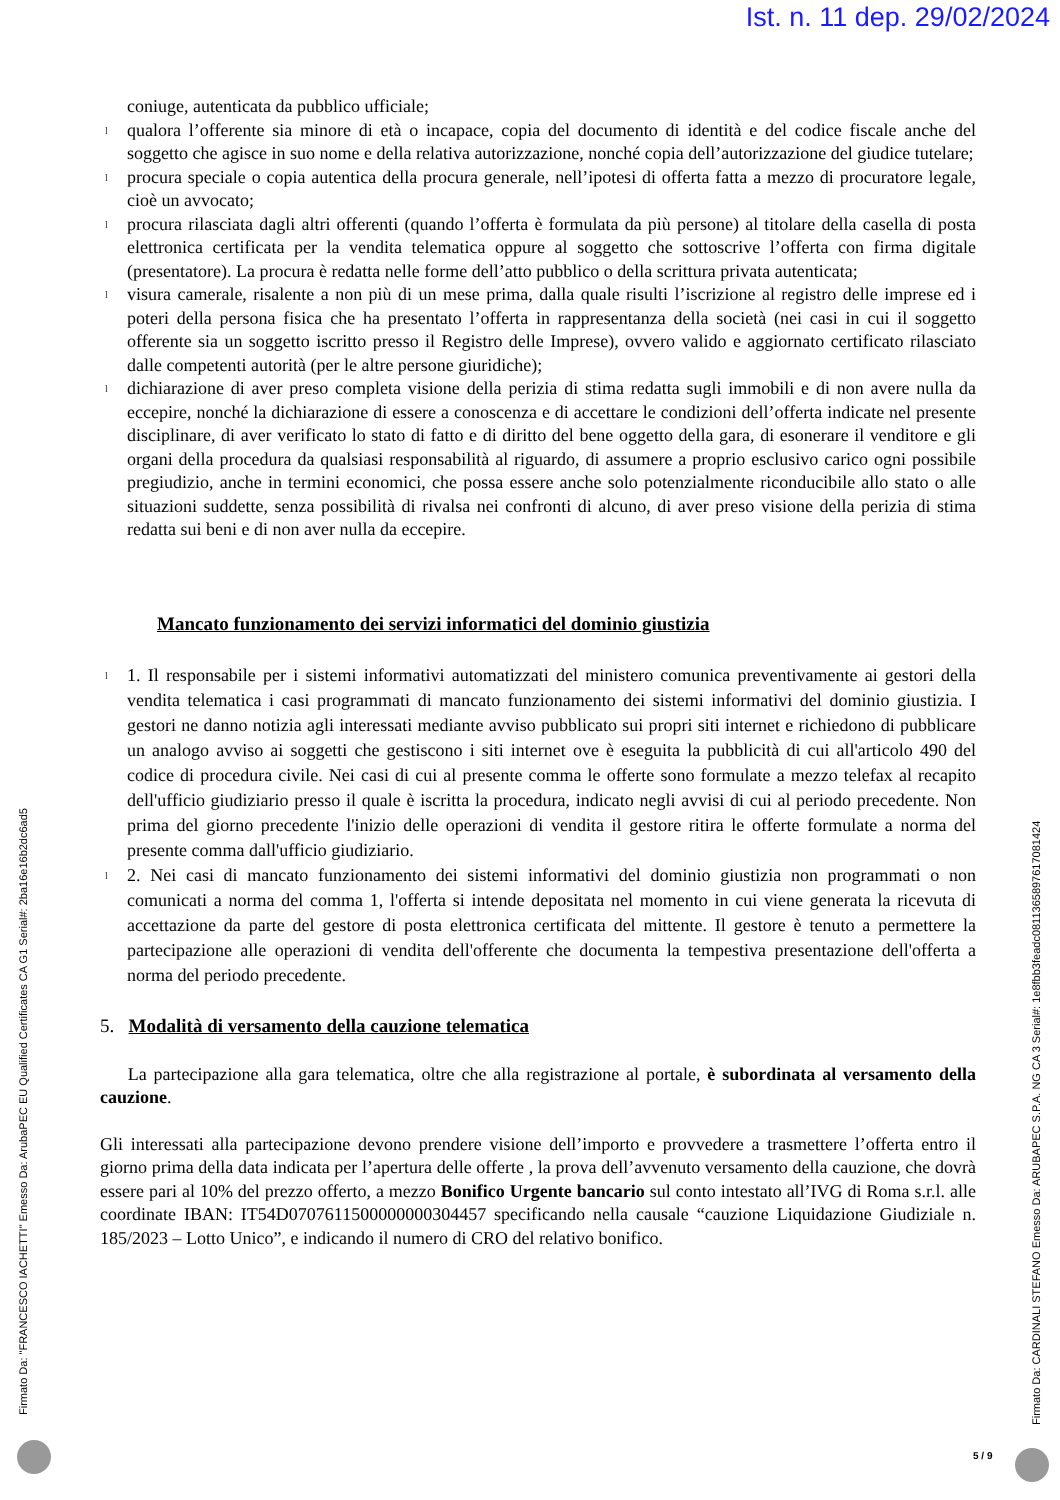Ist. n. 11 dep. 29/02/2024
coniuge, autenticata da pubblico ufficiale;
l qualora l’offerente sia minore di età o incapace, copia del documento di identità e del codice fiscale anche del soggetto che agisce in suo nome e della relativa autorizzazione, nonché copia dell’autorizzazione del giudice tutelare;
l procura speciale o copia autentica della procura generale, nell’ipotesi di offerta fatta a mezzo di procuratore legale, cioè un avvocato;
l procura rilasciata dagli altri offerenti (quando l’offerta è formulata da più persone) al titolare della casella di posta elettronica certificata per la vendita telematica oppure al soggetto che sottoscrive l’offerta con firma digitale (presentatore). La procura è redatta nelle forme dell’atto pubblico o della scrittura privata autenticata;
l visura camerale, risalente a non più di un mese prima, dalla quale risulti l’iscrizione al registro delle imprese ed i poteri della persona fisica che ha presentato l’offerta in rappresentanza della società (nei casi in cui il soggetto offerente sia un soggetto iscritto presso il Registro delle Imprese), ovvero valido e aggiornato certificato rilasciato dalle competenti autorità (per le altre persone giuridiche);
l dichiarazione di aver preso completa visione della perizia di stima redatta sugli immobili e di non avere nulla da eccepire, nonché la dichiarazione di essere a conoscenza e di accettare le condizioni dell’offerta indicate nel presente disciplinare, di aver verificato lo stato di fatto e di diritto del bene oggetto della gara, di esonerare il venditore e gli organi della procedura da qualsiasi responsabilità al riguardo, di assumere a proprio esclusivo carico ogni possibile pregiudizio, anche in termini economici, che possa essere anche solo potenzialmente riconducibile allo stato o alle situazioni suddette, senza possibilità di rivalsa nei confronti di alcuno, di aver preso visione della perizia di stima redatta sui beni e di non aver nulla da eccepire.
Mancato funzionamento dei servizi informatici del dominio giustizia
l 1. Il responsabile per i sistemi informativi automatizzati del ministero comunica preventivamente ai gestori della vendita telematica i casi programmati di mancato funzionamento dei sistemi informativi del dominio giustizia. I gestori ne danno notizia agli interessati mediante avviso pubblicato sui propri siti internet e richiedono di pubblicare un analogo avviso ai soggetti che gestiscono i siti internet ove è eseguita la pubblicità di cui all'articolo 490 del codice di procedura civile. Nei casi di cui al presente comma le offerte sono formulate a mezzo telefax al recapito dell'ufficio giudiziario presso il quale è iscritta la procedura, indicato negli avvisi di cui al periodo precedente. Non prima del giorno precedente l'inizio delle operazioni di vendita il gestore ritira le offerte formulate a norma del presente comma dall'ufficio giudiziario.
l 2. Nei casi di mancato funzionamento dei sistemi informativi del dominio giustizia non programmati o non comunicati a norma del comma 1, l'offerta si intende depositata nel momento in cui viene generata la ricevuta di accettazione da parte del gestore di posta elettronica certificata del mittente. Il gestore è tenuto a permettere la partecipazione alle operazioni di vendita dell'offerente che documenta la tempestiva presentazione dell'offerta a norma del periodo precedente.
5. Modalità di versamento della cauzione telematica
La partecipazione alla gara telematica, oltre che alla registrazione al portale, è subordinata al versamento della cauzione.
Gli interessati alla partecipazione devono prendere visione dell’importo e provvedere a trasmettere l’offerta entro il giorno prima della data indicata per l’apertura delle offerte , la prova dell’avvenuto versamento della cauzione, che dovrà essere pari al 10% del prezzo offerto, a mezzo Bonifico Urgente bancario sul conto intestato all’IVG di Roma s.r.l. alle coordinate IBAN: IT54D0707611500000000304457 specificando nella causale “cauzione Liquidazione Giudiziale n. 185/2023 – Lotto Unico”, e indicando il numero di CRO del relativo bonifico.
Firmato Da: "FRANCESCO IACHETTI" Emesso Da: ArubaPEC EU Qualified Certificates CA G1 Serial#: 2ba16e16b2dc6ad5
Firmato Da: CARDINALI STEFANO Emesso Da: ARUBAPEC S.P.A. NG CA 3 Serial#: 1e8fbb3feadc0811365897617081424
5 / 9